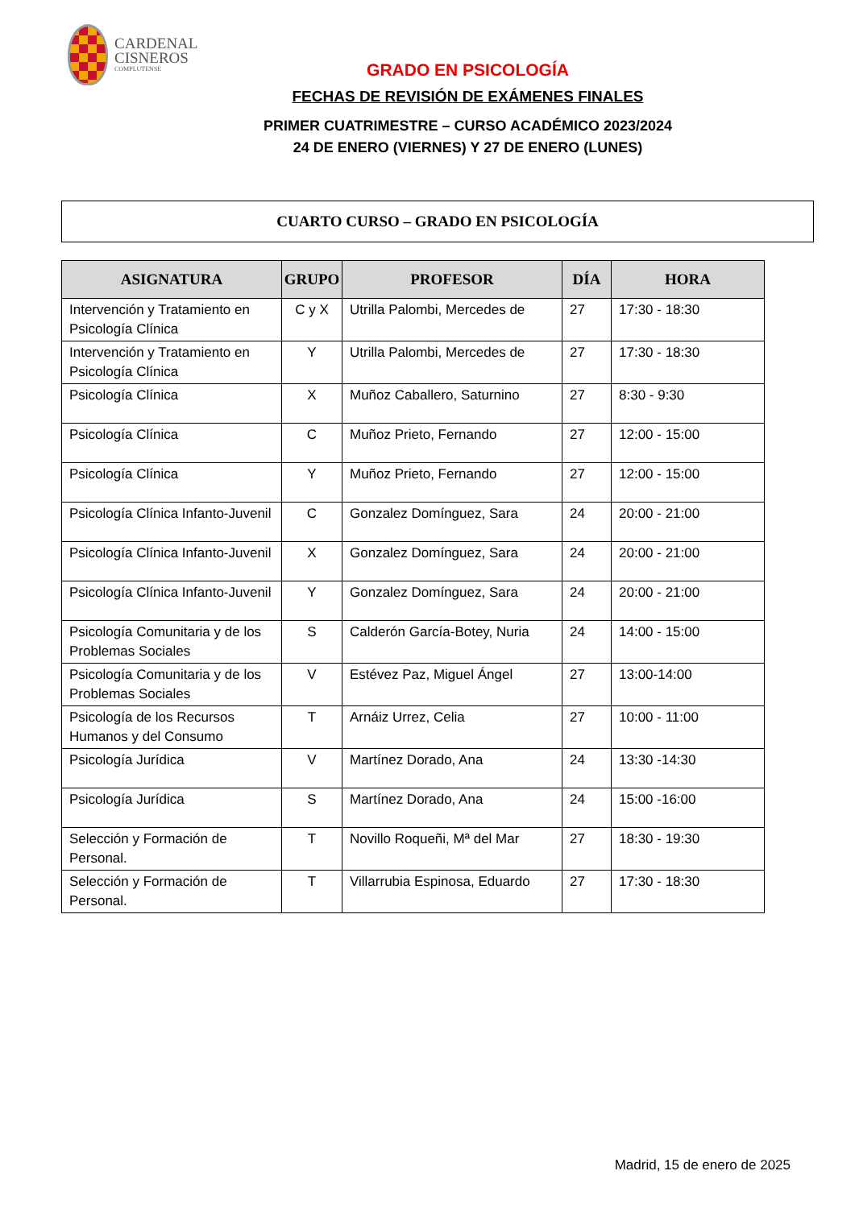CARDENAL
CISNEROS
COMPLUTENSE
GRADO EN PSICOLOGÍA
FECHAS DE REVISIÓN DE EXÁMENES FINALES
PRIMER CUATRIMESTRE – CURSO ACADÉMICO 2023/2024
24 DE ENERO (VIERNES) Y 27 DE ENERO (LUNES)
CUARTO CURSO – GRADO EN PSICOLOGÍA
| ASIGNATURA | GRUPO | PROFESOR | DÍA | HORA |
| --- | --- | --- | --- | --- |
| Intervención y Tratamiento en Psicología Clínica | C y X | Utrilla Palombi, Mercedes de | 27 | 17:30 - 18:30 |
| Intervención y Tratamiento en Psicología Clínica | Y | Utrilla Palombi, Mercedes de | 27 | 17:30 - 18:30 |
| Psicología Clínica | X | Muñoz Caballero, Saturnino | 27 | 8:30 - 9:30 |
| Psicología Clínica | C | Muñoz Prieto, Fernando | 27 | 12:00 - 15:00 |
| Psicología Clínica | Y | Muñoz Prieto, Fernando | 27 | 12:00 - 15:00 |
| Psicología Clínica Infanto-Juvenil | C | Gonzalez Domínguez, Sara | 24 | 20:00 - 21:00 |
| Psicología Clínica Infanto-Juvenil | X | Gonzalez Domínguez, Sara | 24 | 20:00 - 21:00 |
| Psicología Clínica Infanto-Juvenil | Y | Gonzalez Domínguez, Sara | 24 | 20:00 - 21:00 |
| Psicología Comunitaria y de los Problemas Sociales | S | Calderón García-Botey, Nuria | 24 | 14:00 - 15:00 |
| Psicología Comunitaria y de los Problemas Sociales | V | Estévez Paz, Miguel Ángel | 27 | 13:00-14:00 |
| Psicología de los Recursos Humanos y del Consumo | T | Arnáiz Urrez, Celia | 27 | 10:00 - 11:00 |
| Psicología Jurídica | V | Martínez Dorado, Ana | 24 | 13:30 -14:30 |
| Psicología Jurídica | S | Martínez Dorado, Ana | 24 | 15:00 -16:00 |
| Selección y Formación de Personal. | T | Novillo Roqueñi, Mª del Mar | 27 | 18:30 - 19:30 |
| Selección y Formación de Personal. | T | Villarrubia Espinosa, Eduardo | 27 | 17:30 - 18:30 |
Madrid, 15 de enero de 2025